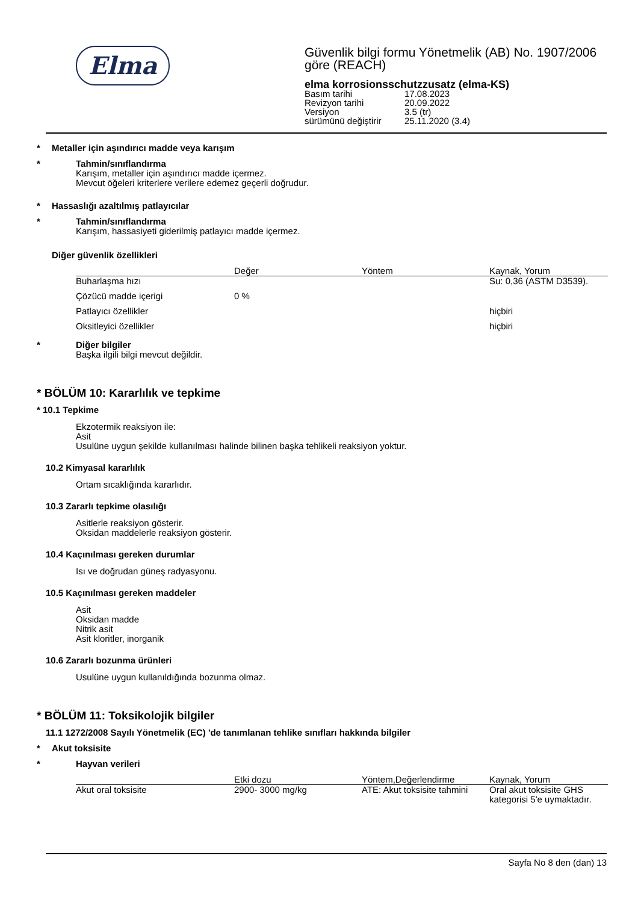Elma
Güvenlik bilgi formu Yönetmelik (AB) No. 1907/2006
göre (REACH)
elma korrosionsschutzzusatz (elma-KS)
| Basım tarihi | 17.08.2023 |
| Revizyon tarihi | 20.09.2022 |
| Versiyon | 3.5 (tr) |
| sürümünü değiştirir | 25.11.2020 (3.4) |
* Metaller için aşındırıcı madde veya karışım
* Tahmin/sınıflandırma
Karışım, metaller için aşındırıcı madde içermez.
Mevcut öğeleri kriterlere verilere edemez geçerli doğrudur.
* Hassaslığı azaltılmış patlayıcılar
* Tahmin/sınıflandırma
Karışım, hassasiyeti giderilmiş patlayıcı madde içermez.
Diğer güvenlik özellikleri
| | Değer | Yöntem | Kaynak, Yorum |
| --- | --- | --- | --- |
| Buharlaşma hızı | | | Su: 0,36 (ASTM D3539). |
| Çözücü madde içerigi | 0 % | | |
| Patlayıcı özellikler | | | hiçbiri |
| Oksitleyici özellikler | | | hiçbiri |
* Diğer bilgiler
Başka ilgili bilgi mevcut değildir.
* BÖLÜM 10: Kararlılık ve tepkime
* 10.1 Tepkime
Ekzotermik reaksiyon ile:
Asit
Usulüne uygun şekilde kullanılması halinde bilinen başka tehlikeli reaksiyon yoktur.
10.2 Kimyasal kararlılık
Ortam sıcaklığında kararlıdır.
10.3 Zararlı tepkime olasılığı
Asitlerle reaksiyon gösterir.
Oksidan maddelerle reaksiyon gösterir.
10.4 Kaçınılması gereken durumlar
Isı ve doğrudan güneş radyasyonu.
10.5 Kaçınılması gereken maddeler
Asit
Oksidan madde
Nitrik asit
Asit kloritler, inorganik
10.6 Zararlı bozunma ürünleri
Usulüne uygun kullanıldığında bozunma olmaz.
* BÖLÜM 11: Toksikolojik bilgiler
11.1 1272/2008 Sayılı Yönetmelik (EC) 'de tanımlanan tehlike sınıfları hakkında bilgiler
* Akut toksisite
* Hayvan verileri
| | Etki dozu | Yöntem,Değerlendirme | Kaynak, Yorum |
| --- | --- | --- | --- |
| Akut oral toksisite | 2900- 3000 mg/kg | ATE: Akut toksisite tahmini | Oral akut toksisite GHS kategorisi 5'e uymaktadır. |
Sayfa No 8 den (dan) 13